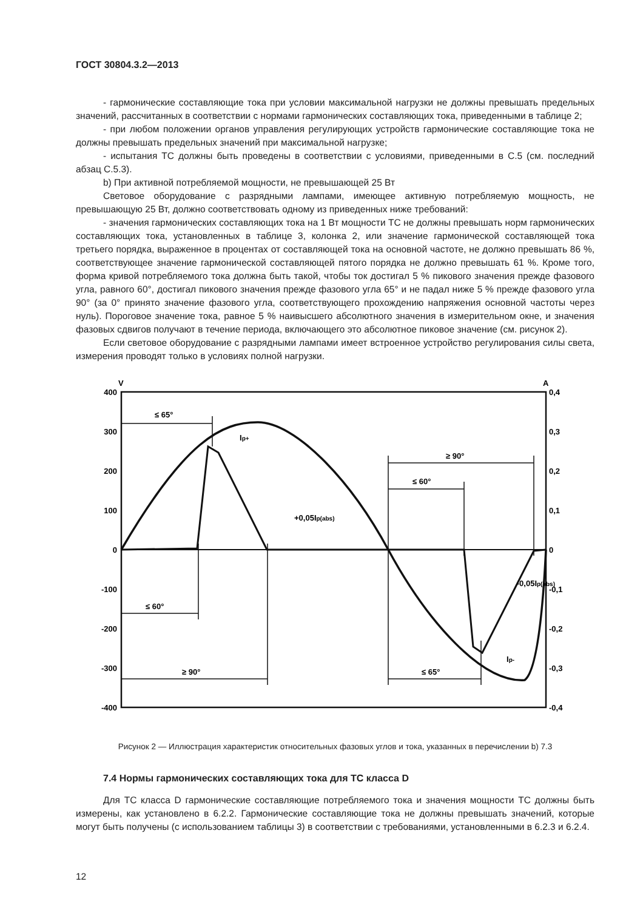ГОСТ 30804.3.2—2013
- гармонические составляющие тока при условии максимальной нагрузки не должны превышать предельных значений, рассчитанных в соответствии с нормами гармонических составляющих тока, приведенными в таблице 2;
- при любом положении органов управления регулирующих устройств гармонические составляющие тока не должны превышать предельных значений при максимальной нагрузке;
- испытания ТС должны быть проведены в соответствии с условиями, приведенными в С.5 (см. последний абзац С.5.3).
b) При активной потребляемой мощности, не превышающей 25 Вт
Световое оборудование с разрядными лампами, имеющее активную потребляемую мощность, не превышающую 25 Вт, должно соответствовать одному из приведенных ниже требований:
- значения гармонических составляющих тока на 1 Вт мощности ТС не должны превышать норм гармонических составляющих тока, установленных в таблице 3, колонка 2, или значение гармонической составляющей тока третьего порядка, выраженное в процентах от составляющей тока на основной частоте, не должно превышать 86 %, соответствующее значение гармонической составляющей пятого порядка не должно превышать 61 %. Кроме того, форма кривой потребляемого тока должна быть такой, чтобы ток достигал 5 % пикового значения прежде фазового угла, равного 60°, достигал пикового значения прежде фазового угла 65° и не падал ниже 5 % прежде фазового угла 90° (за 0° принято значение фазового угла, соответствующего прохождению напряжения основной частоты через нуль). Пороговое значение тока, равное 5 % наивысшего абсолютного значения в измерительном окне, и значения фазовых сдвигов получают в течение периода, включающего это абсолютное пиковое значение (см. рисунок 2).
Если световое оборудование с разрядными лампами имеет встроенное устройство регулирования силы света, измерения проводят только в условиях полной нагрузки.
V
A
400
300
200
100
0
-100
-200
-300
-400
0,4
0,3
0,2
0,1
0
-0,1
-0,2
-0,3
-0,4
≤ 65°
≤ 60°
≥ 90°
≥ 90°
≤ 60°
≤ 65°
Ip+
+0,05Ip(abs)
-0,05Ip(abs)
Ip-
Рисунок 2 — Иллюстрация характеристик относительных фазовых углов и тока, указанных в перечислении b) 7.3
7.4 Нормы гармонических составляющих тока для ТС класса D
Для ТС класса D гармонические составляющие потребляемого тока и значения мощности ТС должны быть измерены, как установлено в 6.2.2. Гармонические составляющие тока не должны превышать значений, которые могут быть получены (с использованием таблицы 3) в соответствии с требованиями, установленными в 6.2.3 и 6.2.4.
12